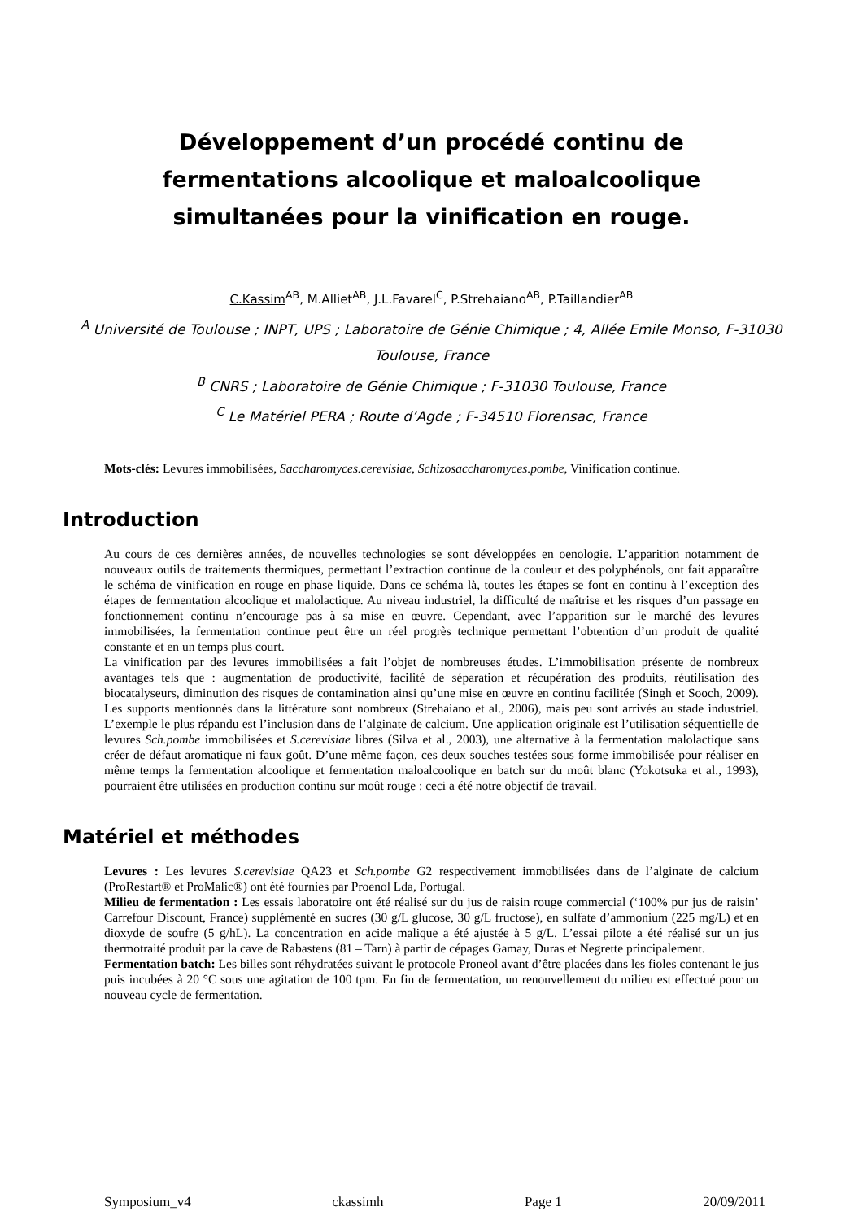Développement d’un procédé continu de
fermentations alcoolique et maloalcoolique
simultanées pour la vinification en rouge.
C.Kassim<sup>AB</sup>, M.Alliet<sup>AB</sup>, J.L.Favarel<sup>C</sup>, P.Strehaiano<sup>AB</sup>, P.Taillandier<sup>AB</sup>
<sup>A</sup> Université de Toulouse ; INPT, UPS ; Laboratoire de Génie Chimique ; 4, Allée Emile Monso, F-31030 Toulouse, France
<sup>B</sup> CNRS ; Laboratoire de Génie Chimique ; F-31030 Toulouse, France
<sup>C</sup> Le Matériel PERA ; Route d’Agde ; F-34510 Florensac, France
Mots-clés: Levures immobilisées, Saccharomyces.cerevisiae, Schizosaccharomyces.pombe, Vinification continue.
Introduction
Au cours de ces dernières années, de nouvelles technologies se sont développées en oenologie. L’apparition notamment de nouveaux outils de traitements thermiques, permettant l’extraction continue de la couleur et des polyphénols, ont fait apparaître le schéma de vinification en rouge en phase liquide. Dans ce schéma là, toutes les étapes se font en continu à l’exception des étapes de fermentation alcoolique et malolactique. Au niveau industriel, la difficulté de maîtrise et les risques d’un passage en fonctionnement continu n’encourage pas à sa mise en œuvre. Cependant, avec l’apparition sur le marché des levures immobilisées, la fermentation continue peut être un réel progrès technique permettant l’obtention d’un produit de qualité constante et en un temps plus court.
La vinification par des levures immobilisées a fait l’objet de nombreuses études. L’immobilisation présente de nombreux avantages tels que : augmentation de productivité, facilité de séparation et récupération des produits, réutilisation des biocatalyseurs, diminution des risques de contamination ainsi qu’une mise en œuvre en continu facilitée (Singh et Sooch, 2009). Les supports mentionnés dans la littérature sont nombreux (Strehaiano et al., 2006), mais peu sont arrivés au stade industriel. L’exemple le plus répandu est l’inclusion dans de l’alginate de calcium. Une application originale est l’utilisation séquentielle de levures Sch.pombe immobilisées et S.cerevisiae libres (Silva et al., 2003), une alternative à la fermentation malolactique sans créer de défaut aromatique ni faux goût. D’une même façon, ces deux souches testées sous forme immobilisée pour réaliser en même temps la fermentation alcoolique et fermentation maloalcoolique en batch sur du moût blanc (Yokotsuka et al., 1993), pourraient être utilisées en production continu sur moût rouge : ceci a été notre objectif de travail.
Matériel et méthodes
Levures : Les levures S.cerevisiae QA23 et Sch.pombe G2 respectivement immobilisées dans de l’alginate de calcium (ProRestart® et ProMalic®) ont été fournies par Proenol Lda, Portugal.
Milieu de fermentation : Les essais laboratoire ont été réalisé sur du jus de raisin rouge commercial (‘100% pur jus de raisin’ Carrefour Discount, France) supplémenté en sucres (30 g/L glucose, 30 g/L fructose), en sulfate d’ammonium (225 mg/L) et en dioxyde de soufre (5 g/hL). La concentration en acide malique a été ajustée à 5 g/L. L’essai pilote a été réalisé sur un jus thermotraité produit par la cave de Rabastens (81 – Tarn) à partir de cépages Gamay, Duras et Negrette principalement.
Fermentation batch: Les billes sont réhydratées suivant le protocole Proneol avant d’être placées dans les fioles contenant le jus puis incubées à 20 °C sous une agitation de 100 tpm. En fin de fermentation, un renouvellement du milieu est effectué pour un nouveau cycle de fermentation.
Symposium_v4 ckassimh Page 1 20/09/2011